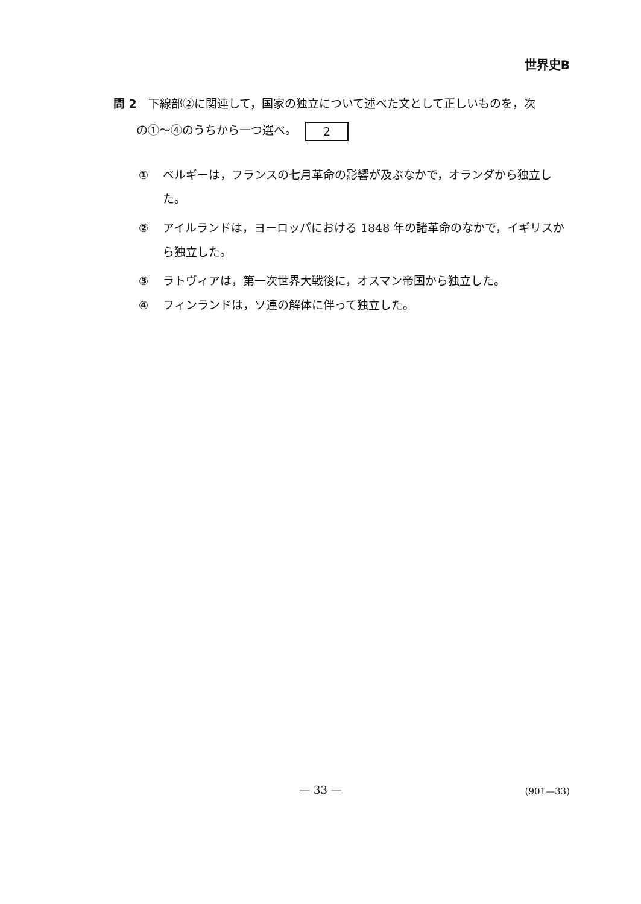世界史B
問 2　下線部②に関連して，国家の独立について述べた文として正しいものを，次
　　の①～④のうちから一つ選べ。 2
① ベルギーは，フランスの七月革命の影響が及ぶなかで，オランダから独立した。
② アイルランドは，ヨーロッパにおける 1848 年の諸革命のなかで，イギリスから独立した。
③ ラトヴィアは，第一次世界大戦後に，オスマン帝国から独立した。
④ フィンランドは，ソ連の解体に伴って独立した。
— 33 — (901—33)